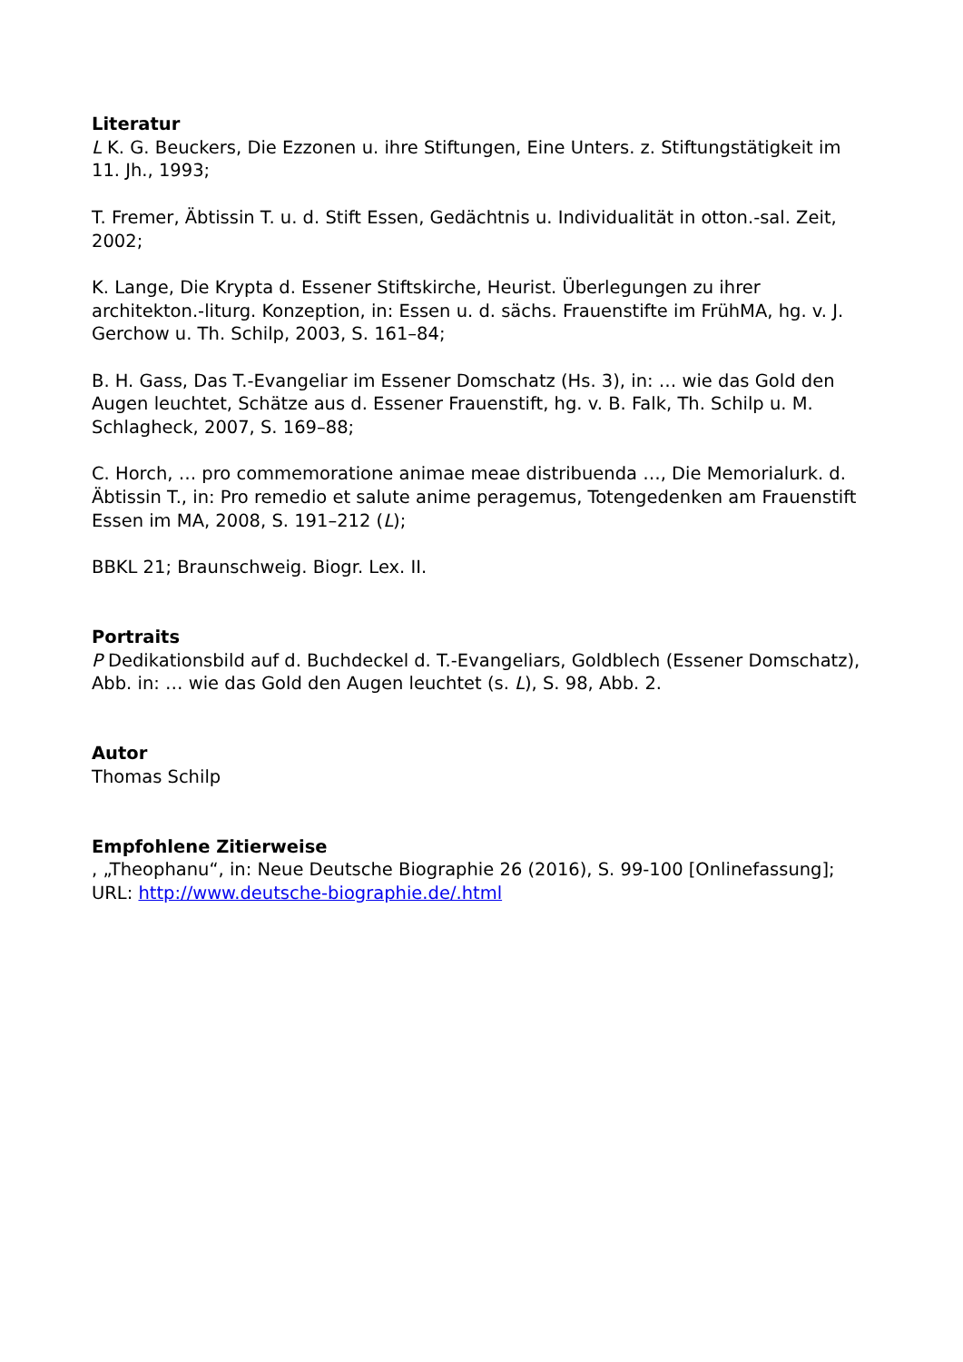Literatur
L K. G. Beuckers, Die Ezzonen u. ihre Stiftungen, Eine Unters. z. Stiftungstätigkeit im 11. Jh., 1993;
T. Fremer, Äbtissin T. u. d. Stift Essen, Gedächtnis u. Individualität in otton.-sal. Zeit, 2002;
K. Lange, Die Krypta d. Essener Stiftskirche, Heurist. Überlegungen zu ihrer architekton.-liturg. Konzeption, in: Essen u. d. sächs. Frauenstifte im FrühMA, hg. v. J. Gerchow u. Th. Schilp, 2003, S. 161–84;
B. H. Gass, Das T.-Evangeliar im Essener Domschatz (Hs. 3), in: … wie das Gold den Augen leuchtet, Schätze aus d. Essener Frauenstift, hg. v. B. Falk, Th. Schilp u. M. Schlagheck, 2007, S. 169–88;
C. Horch, … pro commemoratione animae meae distribuenda …, Die Memorialurk. d. Äbtissin T., in: Pro remedio et salute anime peragemus, Totengedenken am Frauenstift Essen im MA, 2008, S. 191–212 (L);
BBKL 21; Braunschweig. Biogr. Lex. II.
Portraits
P Dedikationsbild auf d. Buchdeckel d. T.-Evangeliars, Goldblech (Essener Domschatz), Abb. in: … wie das Gold den Augen leuchtet (s. L), S. 98, Abb. 2.
Autor
Thomas Schilp
Empfohlene Zitierweise
, „Theophanu“, in: Neue Deutsche Biographie 26 (2016), S. 99-100 [Onlinefassung]; URL: http://www.deutsche-biographie.de/.html